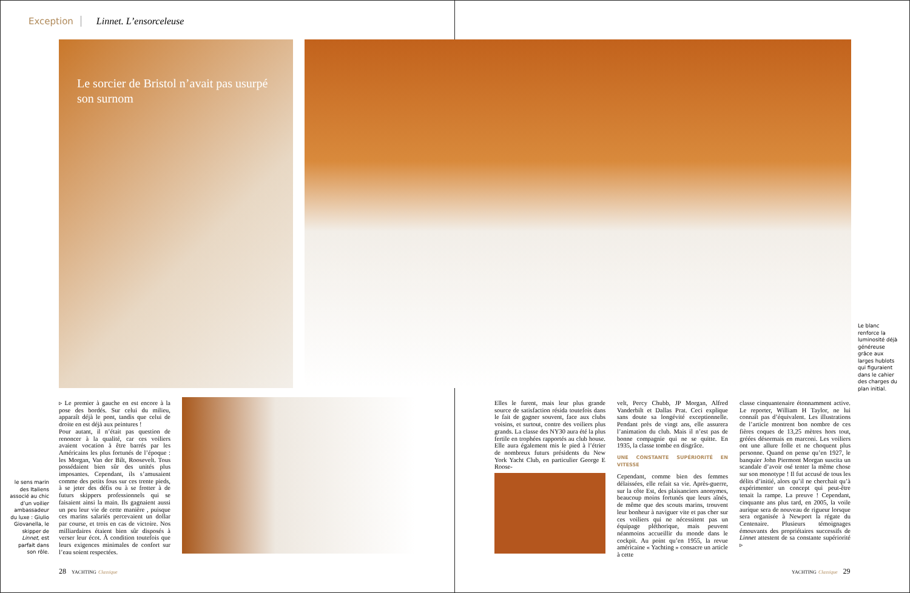Exception Linnet. L’ensorceleuse
Le sorcier de Bristol n’avait pas usurpé son surnom
Le blanc renforce la luminosité déjà généreuse grâce aux larges hublots qui figuraient dans le cahier des charges du plan initial.
le sens marin des Italiens associé au chic d’un voilier ambassadeur du luxe : Giulio Giovanella, le skipper de Linnet, est parfait dans son rôle.
▹ Le premier à gauche en est encore à la pose des bordés. Sur celui du milieu, apparaît déjà le pont, tandis que celui de droite en est déjà aux peintures !
Pour autant, il n’était pas question de renoncer à la qualité, car ces voiliers avaient vocation à être barrés par les Américains les plus fortunés de l’époque : les Morgan, Van der Bilt, Roosevelt. Tous possédaient bien sûr des unités plus imposantes. Cependant, ils s’amusaient comme des petits fous sur ces trente pieds, à se jeter des défis ou à se frotter à de futurs skippers professionnels qui se faisaient ainsi la main. Ils gagnaient aussi un peu leur vie de cette manière , puisque ces marins salariés percevaient un dollar par course, et trois en cas de victoire. Nos milliardaires étaient bien sûr disposés à verser leur écot. À condition toutefois que leurs exigences minimales de confort sur l’eau soient respectées.
Elles le furent, mais leur plus grande source de satisfaction résida toutefois dans le fait de gagner souvent, face aux clubs voisins, et surtout, contre des voiliers plus grands. La classe des NY30 aura été la plus fertile en trophées rapportés au club house. Elle aura également mis le pied à l’étrier de nombreux futurs présidents du New York Yacht Club, en particulier George E Roose-
velt, Percy Chubb, JP Morgan, Alfred Vanderbilt et Dallas Prat. Ceci explique sans doute sa longévité exceptionnelle. Pendant près de vingt ans, elle assurera l’animation du club. Mais il n’est pas de bonne compagnie qui ne se quitte. En 1935, la classe tombe en disgrâce.
UNE CONSTANTE SUPÉRIORITÉ EN VITESSE
Cependant, comme bien des femmes délaissées, elle refait sa vie. Après-guerre, sur la côte Est, des plaisanciers anonymes, beaucoup moins fortunés que leurs aînés, de même que des scouts marins, trouvent leur bonheur à naviguer vite et pas cher sur ces voiliers qui ne nécessitent pas un équipage pléthorique, mais peuvent néanmoins accueillir du monde dans le cockpit. Au point qu’en 1955, la revue américaine « Yachting » consacre un article à cette
classe cinquantenaire étonnamment active. Le reporter, William H Taylor, ne lui connaît pas d’équivalent. Les illustrations de l’article montrent bon nombre de ces fières coques de 13,25 mètres hors tout, gréées désormais en marconi. Les voiliers ont une allure folle et ne choquent plus personne. Quand on pense qu’en 1927, le banquier John Piermont Morgan suscita un scandale d’avoir osé tenter la même chose sur son monotype ! Il fut accusé de tous les délits d’initié, alors qu’il ne cherchait qu’à expérimenter un concept qui peut-être tenait la rampe. La preuve ! Cependant, cinquante ans plus tard, en 2005, la voile aurique sera de nouveau de rigueur lorsque sera organisée à Newport la régate du Centenaire. Plusieurs témoignages émouvants des propriétaires successifs de Linnet attestent de sa constante supériorité ▹
28 YACHTING Classique YACHTING Classique 29